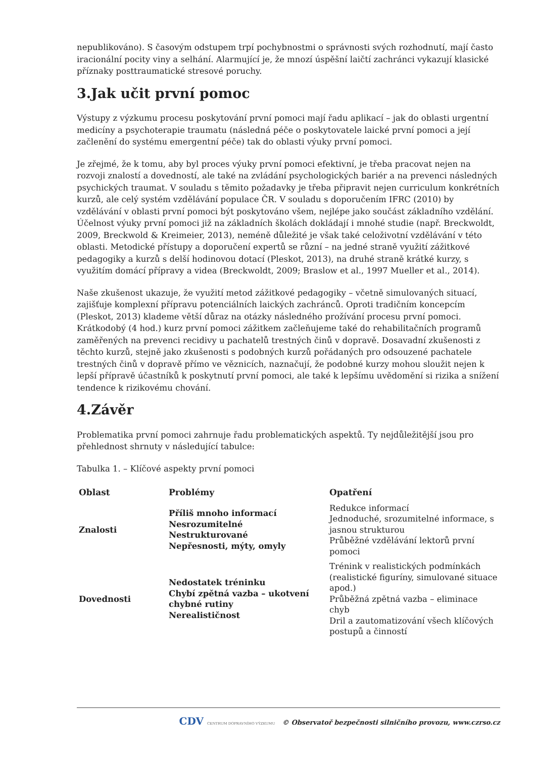nepublikováno). S časovým odstupem trpí pochybnostmi o správnosti svých rozhodnutí, mají často iracionální pocity viny a selhání. Alarmující je, že mnozí úspěšní laičtí zachránci vykazují klasické příznaky posttraumatické stresové poruchy.
3.Jak učit první pomoc
Výstupy z výzkumu procesu poskytování první pomoci mají řadu aplikací – jak do oblasti urgentní medicíny a psychoterapie traumatu (následná péče o poskytovatele laické první pomoci a její začlenění do systému emergentní péče) tak do oblasti výuky první pomoci.
Je zřejmé, že k tomu, aby byl proces výuky první pomoci efektivní, je třeba pracovat nejen na rozvoji znalostí a dovedností, ale také na zvládání psychologických bariér a na prevenci následných psychických traumat. V souladu s těmito požadavky je třeba připravit nejen curriculum konkrétních kurzů, ale celý systém vzdělávání populace ČR. V souladu s doporučením IFRC (2010) by vzdělávání v oblasti první pomoci být poskytováno všem, nejlépe jako součást základního vzdělání. Účelnost výuky první pomoci již na základních školách dokládají i mnohé studie (např. Breckwoldt, 2009, Breckwold & Kreimeier, 2013), neméně důležité je však také celoživotní vzdělávání v této oblasti. Metodické přístupy a doporučení expertů se různí – na jedné straně využití zážitkové pedagogiky a kurzů s delší hodinovou dotací (Pleskot, 2013), na druhé straně krátké kurzy, s využitím domácí přípravy a videa (Breckwoldt, 2009; Braslow et al., 1997 Mueller et al., 2014).
Naše zkušenost ukazuje, že využití metod zážitkové pedagogiky – včetně simulovaných situací, zajišťuje komplexní přípravu potenciálních laických zachránců. Oproti tradičním koncepcím (Pleskot, 2013) klademe větší důraz na otázky následného prožívání procesu první pomoci. Krátkodobý (4 hod.) kurz první pomoci zážitkem začleňujeme také do rehabilitačních programů zaměřených na prevenci recidivy u pachatelů trestných činů v dopravě. Dosavadní zkušenosti z těchto kurzů, stejně jako zkušenosti s podobných kurzů pořádaných pro odsouzené pachatele trestných činů v dopravě přímo ve věznicích, naznačují, že podobné kurzy mohou sloužit nejen k lepší přípravě účastníků k poskytnutí první pomoci, ale také k lepšímu uvědomění si rizika a snížení tendence k rizikovému chování.
4.Závěr
Problematika první pomoci zahrnuje řadu problematických aspektů. Ty nejdůležitější jsou pro přehlednost shrnuty v následující tabulce:
Tabulka 1. – Klíčové aspekty první pomoci
| Oblast | Problémy | Opatření |
| --- | --- | --- |
| Znalosti | Příliš mnoho informací Nesrozumitelné Nestrukturované Nepřesnosti, mýty, omyly | Redukce informací Jednoduché, srozumitelné informace, s jasnou strukturou Průběžné vzdělávání lektorů první pomoci |
| Dovednosti | Nedostatek tréninku Chybí zpětná vazba – ukotvení chybné rutiny Nerealističnost | Trénink v realistických podmínkách (realistické figuríny, simulované situace apod.) Průběžná zpětná vazba – eliminace chyb Dril a zautomatizování všech klíčových postupů a činností |
CDV CENTRUM DOPRAVNÍHO VÝZKUMU © Observatoř bezpečnosti silničního provozu, www.czrso.cz